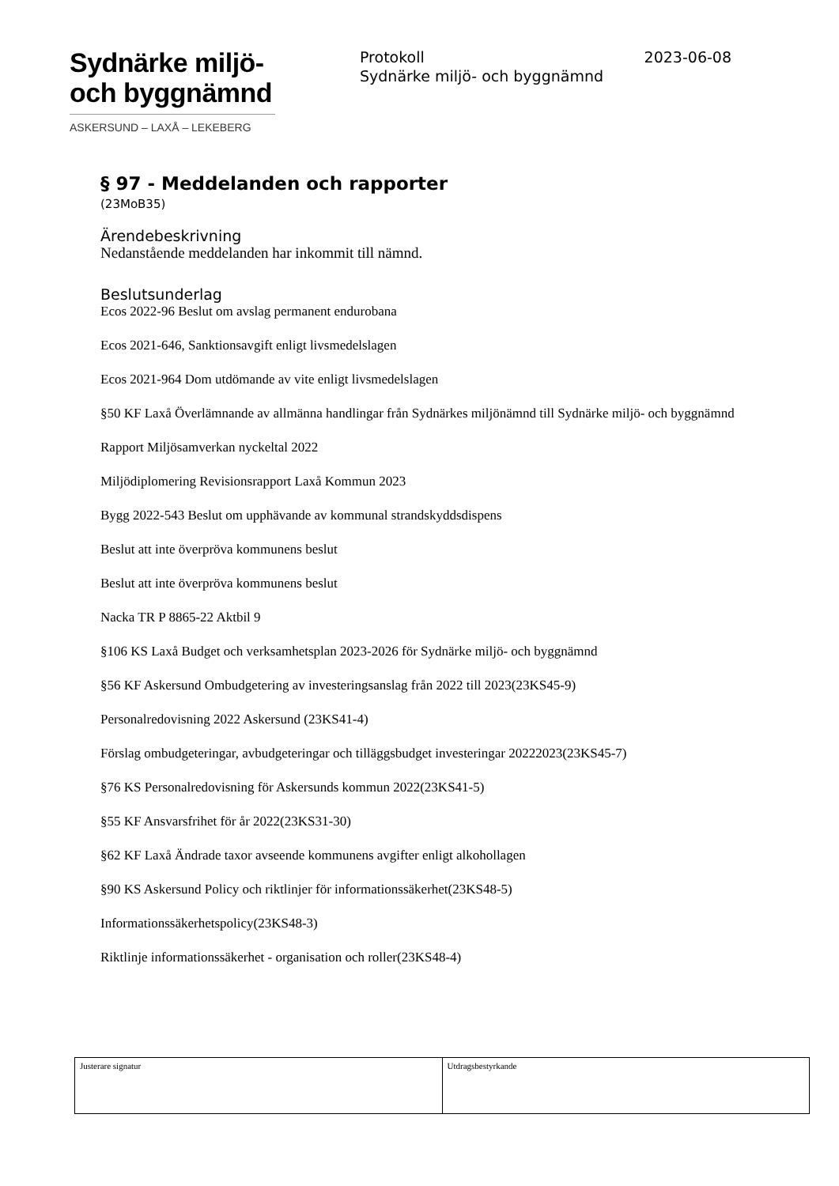Sydnärke miljö-
och byggnämnd
ASKERSUND – LAXÅ – LEKEBERG
Protokoll 2023-06-08
Sydnärke miljö- och byggnämnd
§ 97 - Meddelanden och rapporter
(23MoB35)
Ärendebeskrivning
Nedanstående meddelanden har inkommit till nämnd.
Beslutsunderlag
Ecos 2022-96 Beslut om avslag permanent endurobana
Ecos 2021-646, Sanktionsavgift enligt livsmedelslagen
Ecos 2021-964 Dom utdömande av vite enligt livsmedelslagen
§50 KF Laxå Överlämnande av allmänna handlingar från Sydnärkes miljönämnd till Sydnärke miljö- och byggnämnd
Rapport Miljösamverkan nyckeltal 2022
Miljödiplomering Revisionsrapport Laxå Kommun 2023
Bygg 2022-543 Beslut om upphävande av kommunal strandskyddsdispens
Beslut att inte överpröva kommunens beslut
Beslut att inte överpröva kommunens beslut
Nacka TR P 8865-22 Aktbil 9
§106 KS Laxå Budget och verksamhetsplan 2023-2026 för Sydnärke miljö- och byggnämnd
§56 KF Askersund Ombudgetering av investeringsanslag från 2022 till 2023(23KS45-9)
Personalredovisning 2022 Askersund (23KS41-4)
Förslag ombudgeteringar, avbudgeteringar och tilläggsbudget investeringar 20222023(23KS45-7)
§76 KS Personalredovisning för Askersunds kommun 2022(23KS41-5)
§55 KF Ansvarsfrihet för år 2022(23KS31-30)
§62 KF Laxå Ändrade taxor avseende kommunens avgifter enligt alkohollagen
§90 KS Askersund Policy och riktlinjer för informationssäkerhet(23KS48-5)
Informationssäkerhetspolicy(23KS48-3)
Riktlinje informationssäkerhet - organisation och roller(23KS48-4)
| Justerare signatur | Utdragsbestyrkande |